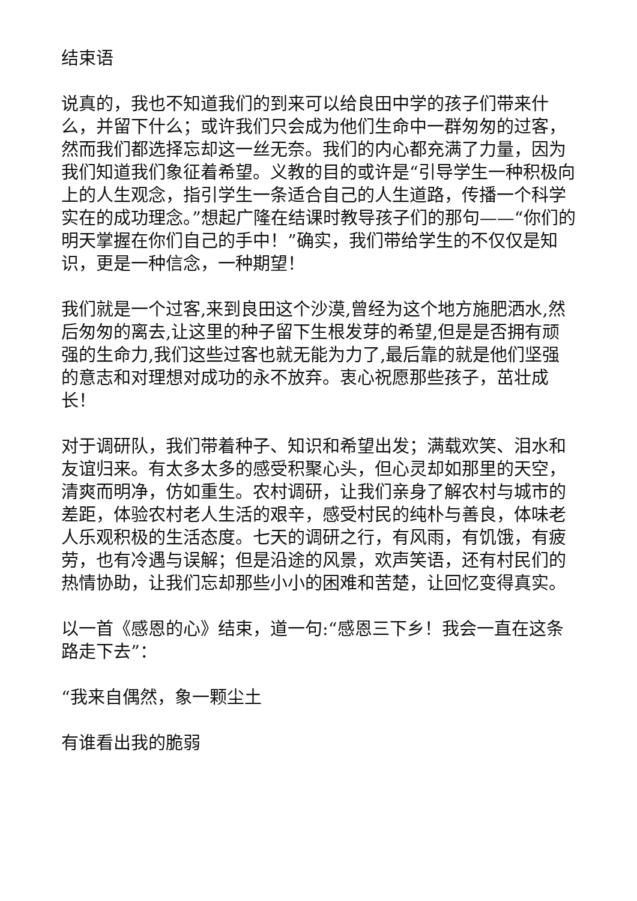结束语
说真的，我也不知道我们的到来可以给良田中学的孩子们带来什么，并留下什么；或许我们只会成为他们生命中一群匆匆的过客，然而我们都选择忘却这一丝无奈。我们的内心都充满了力量，因为我们知道我们象征着希望。义教的目的或许是“引导学生一种积极向上的人生观念，指引学生一条适合自己的人生道路，传播一个科学实在的成功理念。”想起广隆在结课时教导孩子们的那句——“你们的明天掌握在你们自己的手中！”确实，我们带给学生的不仅仅是知识，更是一种信念，一种期望！
我们就是一个过客,来到良田这个沙漠,曾经为这个地方施肥洒水,然后匆匆的离去,让这里的种子留下生根发芽的希望,但是是否拥有顽强的生命力,我们这些过客也就无能为力了,最后靠的就是他们坚强的意志和对理想对成功的永不放弃。衷心祝愿那些孩子，茁壮成长！
对于调研队，我们带着种子、知识和希望出发；满载欢笑、泪水和友谊归来。有太多太多的感受积聚心头，但心灵却如那里的天空，清爽而明净，仿如重生。农村调研，让我们亲身了解农村与城市的差距，体验农村老人生活的艰辛，感受村民的纯朴与善良，体味老人乐观积极的生活态度。七天的调研之行，有风雨，有饥饿，有疲劳，也有冷遇与误解；但是沿途的风景，欢声笑语，还有村民们的热情协助，让我们忘却那些小小的困难和苦楚，让回忆变得真实。
以一首《感恩的心》结束，道一句:“感恩三下乡！我会一直在这条路走下去”：
“我来自偶然，象一颗尘土
有谁看出我的脆弱